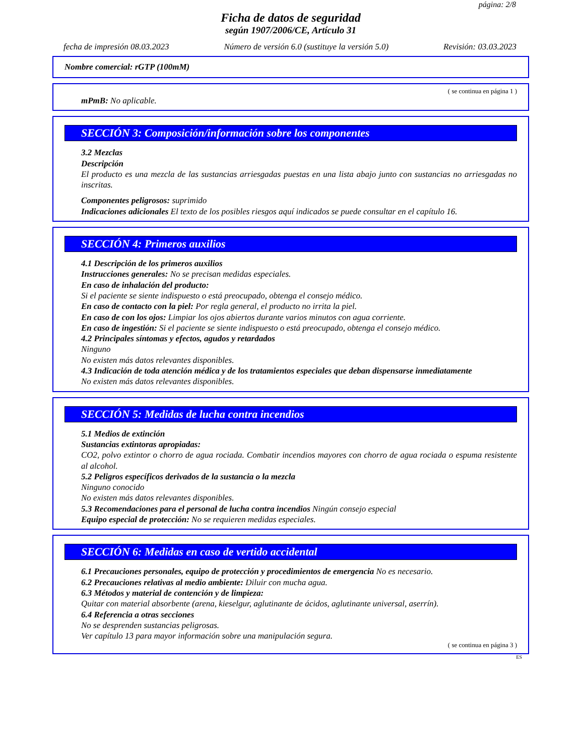página: 2/8
Ficha de datos de seguridad
según 1907/2006/CE, Artículo 31
fecha de impresión 08.03.2023 Número de versión 6.0 (sustituye la versión 5.0) Revisión: 03.03.2023
Nombre comercial: rGTP (100mM)
( se continua en página 1 )
mPmB: No aplicable.
SECCIÓN 3: Composición/información sobre los componentes
3.2 Mezclas
Descripción
El producto es una mezcla de las sustancias arriesgadas puestas en una lista abajo junto con sustancias no arriesgadas no inscritas.
Componentes peligrosos: suprimido
Indicaciones adicionales El texto de los posibles riesgos aquí indicados se puede consultar en el capítulo 16.
SECCIÓN 4: Primeros auxilios
4.1 Descripción de los primeros auxilios
Instrucciones generales: No se precisan medidas especiales.
En caso de inhalación del producto:
Si el paciente se siente indispuesto o está preocupado, obtenga el consejo médico.
En caso de contacto con la piel: Por regla general, el producto no irrita la piel.
En caso de con los ojos: Limpiar los ojos abiertos durante varios minutos con agua corriente.
En caso de ingestión: Si el paciente se siente indispuesto o está preocupado, obtenga el consejo médico.
4.2 Principales síntomas y efectos, agudos y retardados
Ninguno
No existen más datos relevantes disponibles.
4.3 Indicación de toda atención médica y de los tratamientos especiales que deban dispensarse inmediatamente
No existen más datos relevantes disponibles.
SECCIÓN 5: Medidas de lucha contra incendios
5.1 Medios de extinción
Sustancias extintoras apropiadas:
CO2, polvo extintor o chorro de agua rociada. Combatir incendios mayores con chorro de agua rociada o espuma resistente al alcohol.
5.2 Peligros específicos derivados de la sustancia o la mezcla
Ninguno conocido
No existen más datos relevantes disponibles.
5.3 Recomendaciones para el personal de lucha contra incendios Ningún consejo especial
Equipo especial de protección: No se requieren medidas especiales.
SECCIÓN 6: Medidas en caso de vertido accidental
6.1 Precauciones personales, equipo de protección y procedimientos de emergencia No es necesario.
6.2 Precauciones relativas al medio ambiente: Diluir con mucha agua.
6.3 Métodos y material de contención y de limpieza:
Quitar con material absorbente (arena, kieselgur, aglutinante de ácidos, aglutinante universal, aserrín).
6.4 Referencia a otras secciones
No se desprenden sustancias peligrosas.
Ver capítulo 13 para mayor información sobre una manipulación segura.
( se continua en página 3 )
ES